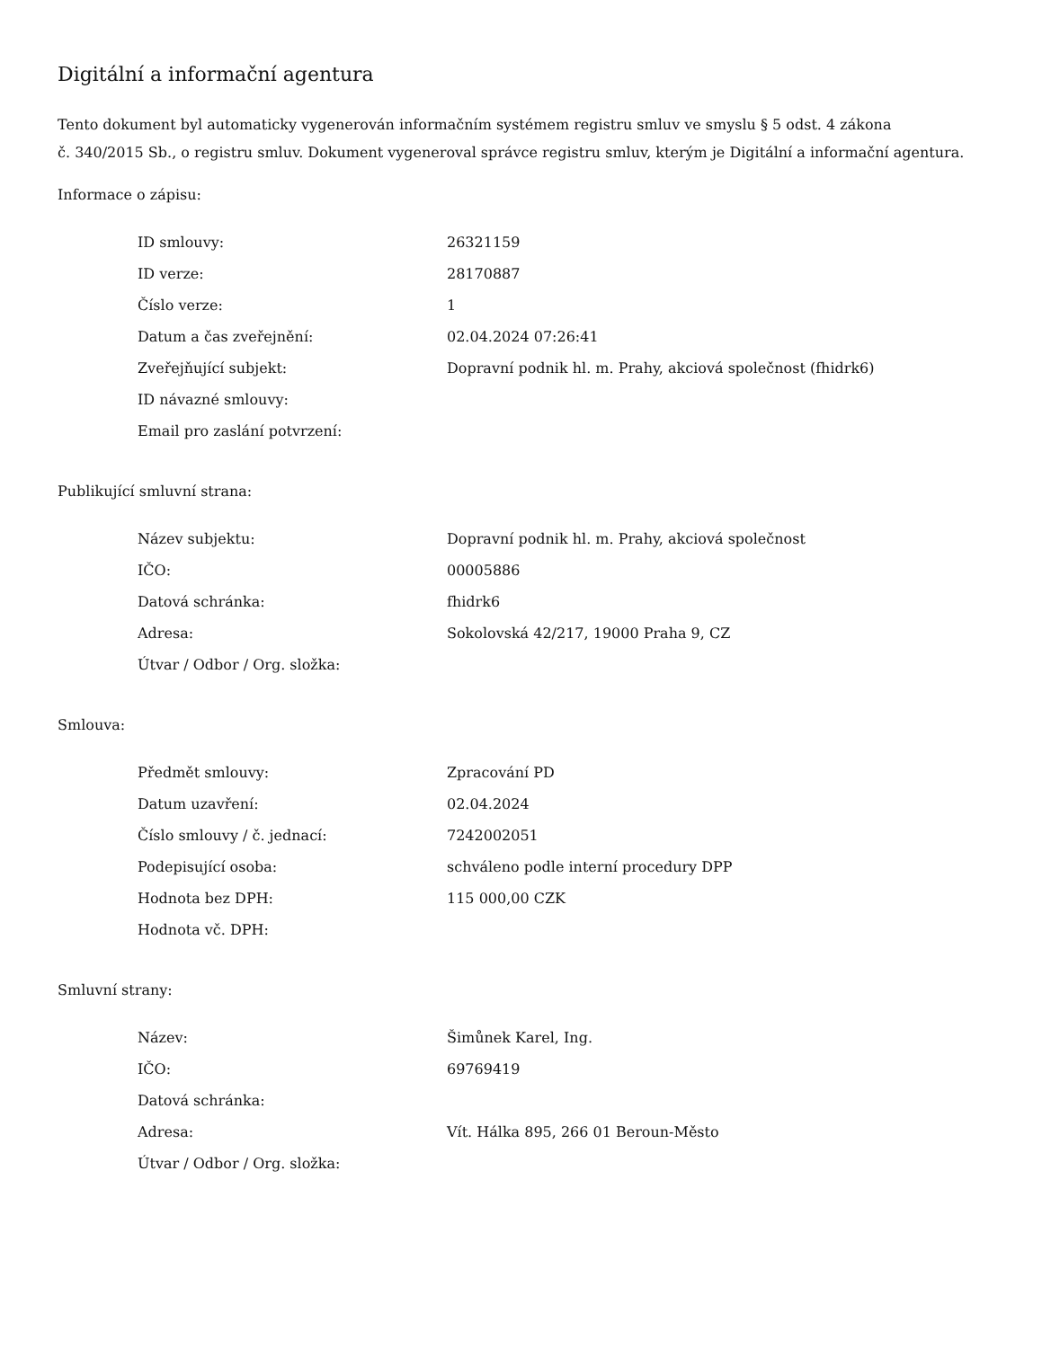Digitální a informační agentura
Tento dokument byl automaticky vygenerován informačním systémem registru smluv ve smyslu § 5 odst. 4 zákona
č. 340/2015 Sb., o registru smluv. Dokument vygeneroval správce registru smluv, kterým je Digitální a informační agentura.
Informace o zápisu:
| ID smlouvy: | 26321159 |
| ID verze: | 28170887 |
| Číslo verze: | 1 |
| Datum a čas zveřejnění: | 02.04.2024 07:26:41 |
| Zveřejňující subjekt: | Dopravní podnik hl. m. Prahy, akciová společnost (fhidrk6) |
| ID návazné smlouvy: | |
| Email pro zaslání potvrzení: | |
Publikující smluvní strana:
| Název subjektu: | Dopravní podnik hl. m. Prahy, akciová společnost |
| IČO: | 00005886 |
| Datová schránka: | fhidrk6 |
| Adresa: | Sokolovská 42/217, 19000 Praha 9, CZ |
| Útvar / Odbor / Org. složka: | |
Smlouva:
| Předmět smlouvy: | Zpracování PD |
| Datum uzavření: | 02.04.2024 |
| Číslo smlouvy / č. jednací: | 7242002051 |
| Podepisující osoba: | schváleno podle interní procedury DPP |
| Hodnota bez DPH: | 115 000,00 CZK |
| Hodnota vč. DPH: | |
Smluvní strany:
| Název: | Šimůnek Karel, Ing. |
| IČO: | 69769419 |
| Datová schránka: | |
| Adresa: | Vít. Hálka 895, 266 01 Beroun-Město |
| Útvar / Odbor / Org. složka: | |